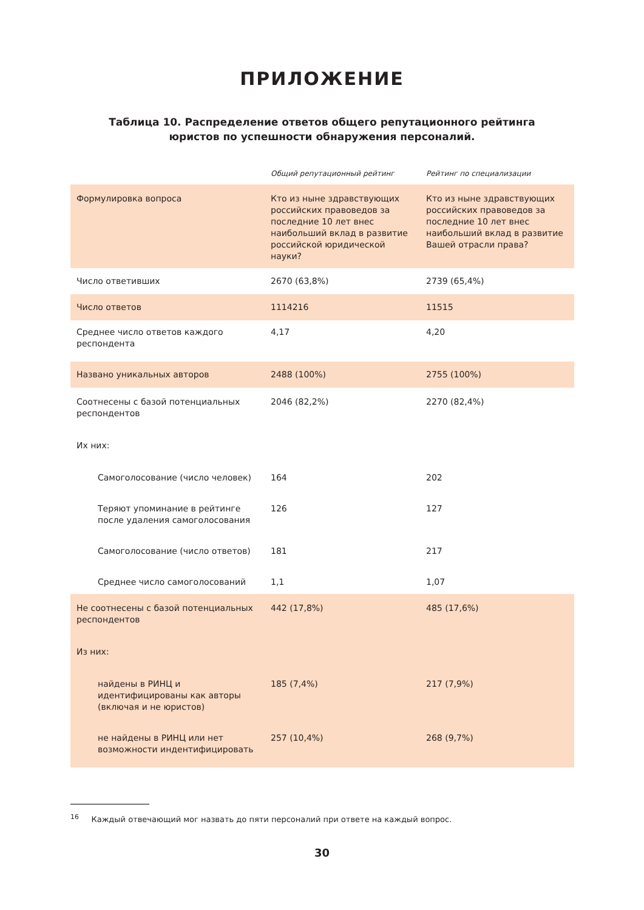ПРИЛОЖЕНИЕ
Таблица 10. Распределение ответов общего репутационного рейтинга юристов по успешности обнаружения персоналий.
| | Общий репутационный рейтинг | Рейтинг по специализации |
| --- | --- | --- |
| Формулировка вопроса | Кто из ныне здравствующих российских правоведов за последние 10 лет внес наибольший вклад в развитие российской юридической науки? | Кто из ныне здравствующих российских правоведов за последние 10 лет внес наибольший вклад в развитие Вашей отрасли права? |
| Число ответивших | 2670 (63,8%) | 2739 (65,4%) |
| Число ответов | 1114216 | 11515 |
| Среднее число ответов каждого респондента | 4,17 | 4,20 |
| Названо уникальных авторов | 2488 (100%) | 2755 (100%) |
| Соотнесены с базой потенциальных респондентов | 2046 (82,2%) | 2270 (82,4%) |
| Их них: | | |
| Самоголосование (число человек) | 164 | 202 |
| Теряют упоминание в рейтинге после удаления самоголосования | 126 | 127 |
| Самоголосование (число ответов) | 181 | 217 |
| Среднее число самоголосований | 1,1 | 1,07 |
| Не соотнесены с базой потенциальных респондентов | 442 (17,8%) | 485 (17,6%) |
| Из них: | | |
| найдены в РИНЦ и идентифицированы как авторы (включая и не юристов) | 185 (7,4%) | 217 (7,9%) |
| не найдены в РИНЦ или нет возможности индентифицировать | 257 (10,4%) | 268 (9,7%) |
<sup>16</sup> Каждый отвечающий мог назвать до пяти персоналий при ответе на каждый вопрос.
30